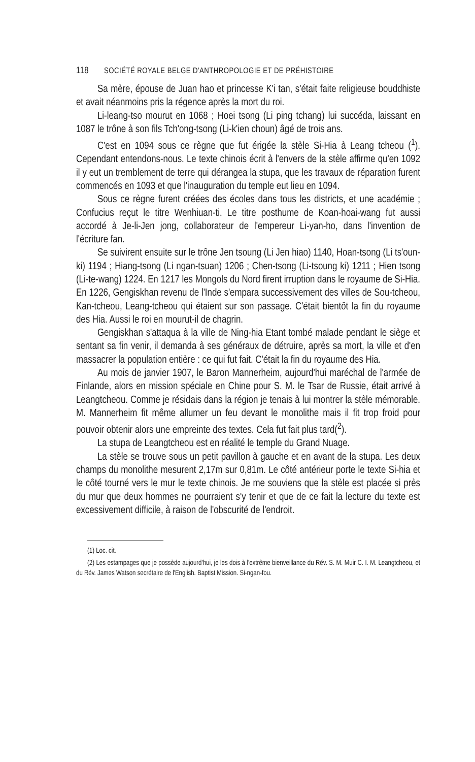118 SOCIÉTÉ ROYALE BELGE D'ANTHROPOLOGIE ET DE PRÉHISTOIRE
Sa mère, épouse de Juan hao et princesse K'i tan, s'était faite religieuse bouddhiste et avait néanmoins pris la régence après la mort du roi.
Li-leang-tso mourut en 1068 ; Hoei tsong (Li ping tchang) lui succéda, laissant en 1087 le trône à son fils Tch'ong-tsong (Li-k'ien choun) âgé de trois ans.
C'est en 1094 sous ce règne que fut érigée la stèle Si-Hia à Leang tcheou (<sup>1</sup>). Cependant entendons-nous. Le texte chinois écrit à l'envers de la stèle affirme qu'en 1092 il y eut un tremblement de terre qui dérangea la stupa, que les travaux de réparation furent commencés en 1093 et que l'inauguration du temple eut lieu en 1094.
Sous ce règne furent créées des écoles dans tous les districts, et une académie ; Confucius reçut le titre Wenhiuan-ti. Le titre posthume de Koan-hoai-wang fut aussi accordé à Je-li-Jen jong, collaborateur de l'empereur Li-yan-ho, dans l'invention de l'écriture fan.
Se suivirent ensuite sur le trône Jen tsoung (Li Jen hiao) 1140, Hoan-tsong (Li ts'oun-ki) 1194 ; Hiang-tsong (Li ngan-tsuan) 1206 ; Chen-tsong (Li-tsoung ki) 1211 ; Hien tsong (Li-te-wang) 1224. En 1217 les Mongols du Nord firent irruption dans le royaume de Si-Hia. En 1226, Gengiskhan revenu de l'Inde s'empara successivement des villes de Sou-tcheou, Kan-tcheou, Leang-tcheou qui étaient sur son passage. C'était bientôt la fin du royaume des Hia. Aussi le roi en mourut-il de chagrin.
Gengiskhan s'attaqua à la ville de Ning-hia Etant tombé malade pendant le siège et sentant sa fin venir, il demanda à ses généraux de détruire, après sa mort, la ville et d'en massacrer la population entière : ce qui fut fait. C'était la fin du royaume des Hia.
Au mois de janvier 1907, le Baron Mannerheim, aujourd'hui maréchal de l'armée de Finlande, alors en mission spéciale en Chine pour S. M. le Tsar de Russie, était arrivé à Leangtcheou. Comme je résidais dans la région je tenais à lui montrer la stèle mémorable. M. Mannerheim fit même allumer un feu devant le monolithe mais il fit trop froid pour pouvoir obtenir alors une empreinte des textes. Cela fut fait plus tard(<sup>2</sup>).
La stupa de Leangtcheou est en réalité le temple du Grand Nuage.
La stèle se trouve sous un petit pavillon à gauche et en avant de la stupa. Les deux champs du monolithe mesurent 2,17m sur 0,81m. Le côté antérieur porte le texte Si-hia et le côté tourné vers le mur le texte chinois. Je me souviens que la stèle est placée si près du mur que deux hommes ne pourraient s'y tenir et que de ce fait la lecture du texte est excessivement difficile, à raison de l'obscurité de l'endroit.
(1) Loc. cit.
(2) Les estampages que je possède aujourd'hui, je les dois à l'extrême bienveillance du Rév. S. M. Muir C. I. M. Leangtcheou, et du Rév. James Watson secrétaire de l'English. Baptist Mission. Si-ngan-fou.